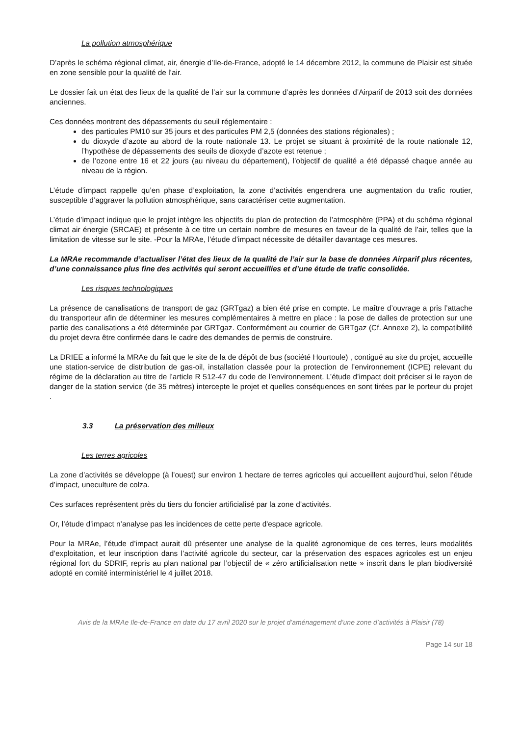La pollution atmosphérique
D’après le schéma régional climat, air, énergie d’Ile-de-France, adopté le 14 décembre 2012, la commune de Plaisir est située en zone sensible pour la qualité de l’air.
Le dossier fait un état des lieux de la qualité de l’air sur la commune d’après les données d’Airparif de 2013 soit des données anciennes.
Ces données montrent des dépassements du seuil réglementaire :
des particules PM10 sur 35 jours et des particules PM 2,5 (données des stations régionales) ;
du dioxyde d’azote au abord de la route nationale 13. Le projet se situant à proximité de la route nationale 12, l’hypothèse de dépassements des seuils de dioxyde d’azote est retenue ;
de l’ozone entre 16 et 22 jours (au niveau du département), l’objectif de qualité a été dépassé chaque année au niveau de la région.
L’étude d’impact rappelle qu’en phase d’exploitation, la zone d’activités engendrera une augmentation du trafic routier, susceptible d’aggraver la pollution atmosphérique, sans caractériser cette augmentation.
L’étude d’impact indique que le projet intègre les objectifs du plan de protection de l’atmosphère (PPA) et du schéma régional climat air énergie (SRCAE) et présente à ce titre un certain nombre de mesures en faveur de la qualité de l’air, telles que la limitation de vitesse sur le site. -Pour la MRAe, l’étude d’impact nécessite de détailler davantage ces mesures.
La MRAe recommande d’actualiser l’état des lieux de la qualité de l’air sur la base de données Airparif plus récentes, d’une connaissance plus fine des activités qui seront accueillies et d’une étude de trafic consolidée.
Les risques technologiques
La présence de canalisations de transport de gaz (GRTgaz) a bien été prise en compte. Le maître d’ouvrage a pris l’attache du transporteur afin de déterminer les mesures complémentaires à mettre en place : la pose de dalles de protection sur une partie des canalisations a été déterminée par GRTgaz. Conformément au courrier de GRTgaz (Cf. Annexe 2), la compatibilité du projet devra être confirmée dans le cadre des demandes de permis de construire.
La DRIEE a informé la MRAe du fait que le site de la de dépôt de bus (société Hourtoule) , contiguë au site du projet, accueille une station-service de distribution de gas-oil, installation classée pour la protection de l’environnement (ICPE) relevant du régime de la déclaration au titre de l’article R 512-47 du code de l’environnement. L’étude d’impact doit préciser si le rayon de danger de la station service (de 35 mètres) intercepte le projet et quelles conséquences en sont tirées par le porteur du projet .
3.3 La préservation des milieux
Les terres agricoles
La zone d’activités se développe (à l’ouest) sur environ 1 hectare de terres agricoles qui accueillent aujourd’hui, selon l’étude d’impact, uneculture de colza.
Ces surfaces représentent près du tiers du foncier artificialisé par la zone d’activités.
Or, l’étude d’impact n’analyse pas les incidences de cette perte d'espace agricole.
Pour la MRAe, l’étude d’impact aurait dû présenter une analyse de la qualité agronomique de ces terres, leurs modalités d’exploitation, et leur inscription dans l’activité agricole du secteur, car la préservation des espaces agricoles est un enjeu régional fort du SDRIF, repris au plan national par l’objectif de « zéro artificialisation nette » inscrit dans le plan biodiversité adopté en comité interministériel le 4 juillet 2018.
Avis de la MRAe Ile-de-France en date du 17 avril 2020 sur le projet d’aménagement d’une zone d’activités à Plaisir (78)
Page 14 sur 18